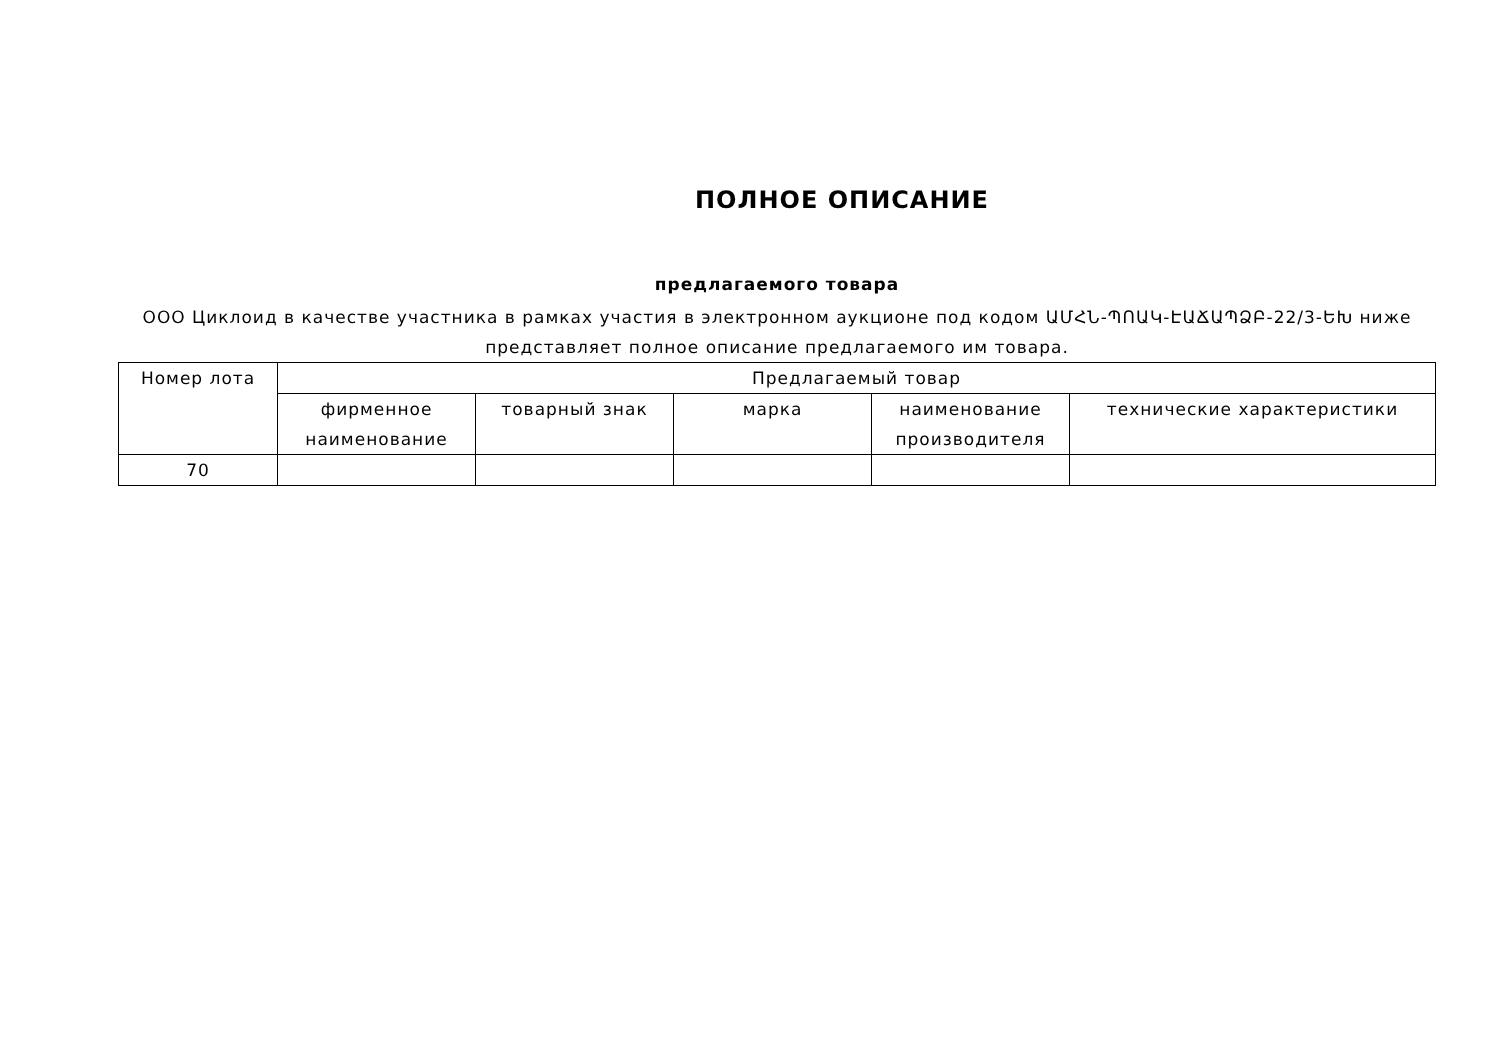ПОЛНОЕ ОПИСАНИЕ
предлагаемого товара
ООО Циклоид в качестве участника в рамках участия в электронном аукционе под кодом ԱՄՀՆ-ՊՈԱԿ-ԷԱՃԱՊՁԲ-22/3-ԵԽ ниже представляет полное описание предлагаемого им товара.
| Номер лота | Предлагаемый товар | | | | |
| --- | --- | --- | --- | --- | --- |
| | фирменное наименование | товарный знак | марка | наименование производителя | технические характеристики |
| 70 | | | | | |